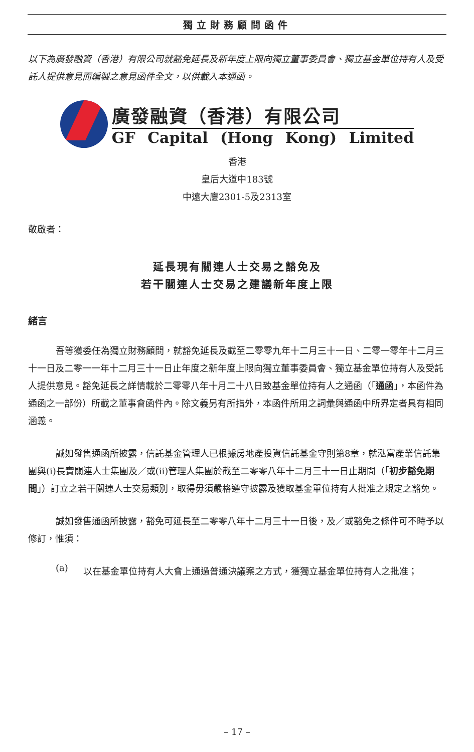獨立財務顧問函件
以下為廣發融資（香港）有限公司就豁免延長及新年度上限向獨立董事委員會、獨立基金單位持有人及受託人提供意見而編製之意見函件全文，以供載入本通函。
廣發融資（香港）有限公司
GF Capital (Hong Kong) Limited
香港
皇后大道中183號
中遠大廈2301-5及2313室
敬啟者：
延長現有關連人士交易之豁免及
若干關連人士交易之建議新年度上限
緒言
吾等獲委任為獨立財務顧問，就豁免延長及截至二零零九年十二月三十一日、二零一零年十二月三十一日及二零一一年十二月三十一日止年度之新年度上限向獨立董事委員會、獨立基金單位持有人及受託人提供意見。豁免延長之詳情載於二零零八年十月二十八日致基金單位持有人之通函（「通函」，本函件為通函之一部份）所載之董事會函件內。除文義另有所指外，本函件所用之詞彙與通函中所界定者具有相同涵義。
誠如發售通函所披露，信託基金管理人已根據房地產投資信託基金守則第8章，就泓富產業信託集團與(i)長實關連人士集團及／或(ii)管理人集團於截至二零零八年十二月三十一日止期間（「初步豁免期間」）訂立之若干關連人士交易類別，取得毋須嚴格遵守披露及獲取基金單位持有人批准之規定之豁免。
誠如發售通函所披露，豁免可延長至二零零八年十二月三十一日後，及／或豁免之條件可不時予以修訂，惟須：
(a)
以在基金單位持有人大會上通過普通決議案之方式，獲獨立基金單位持有人之批准；
– 17 –